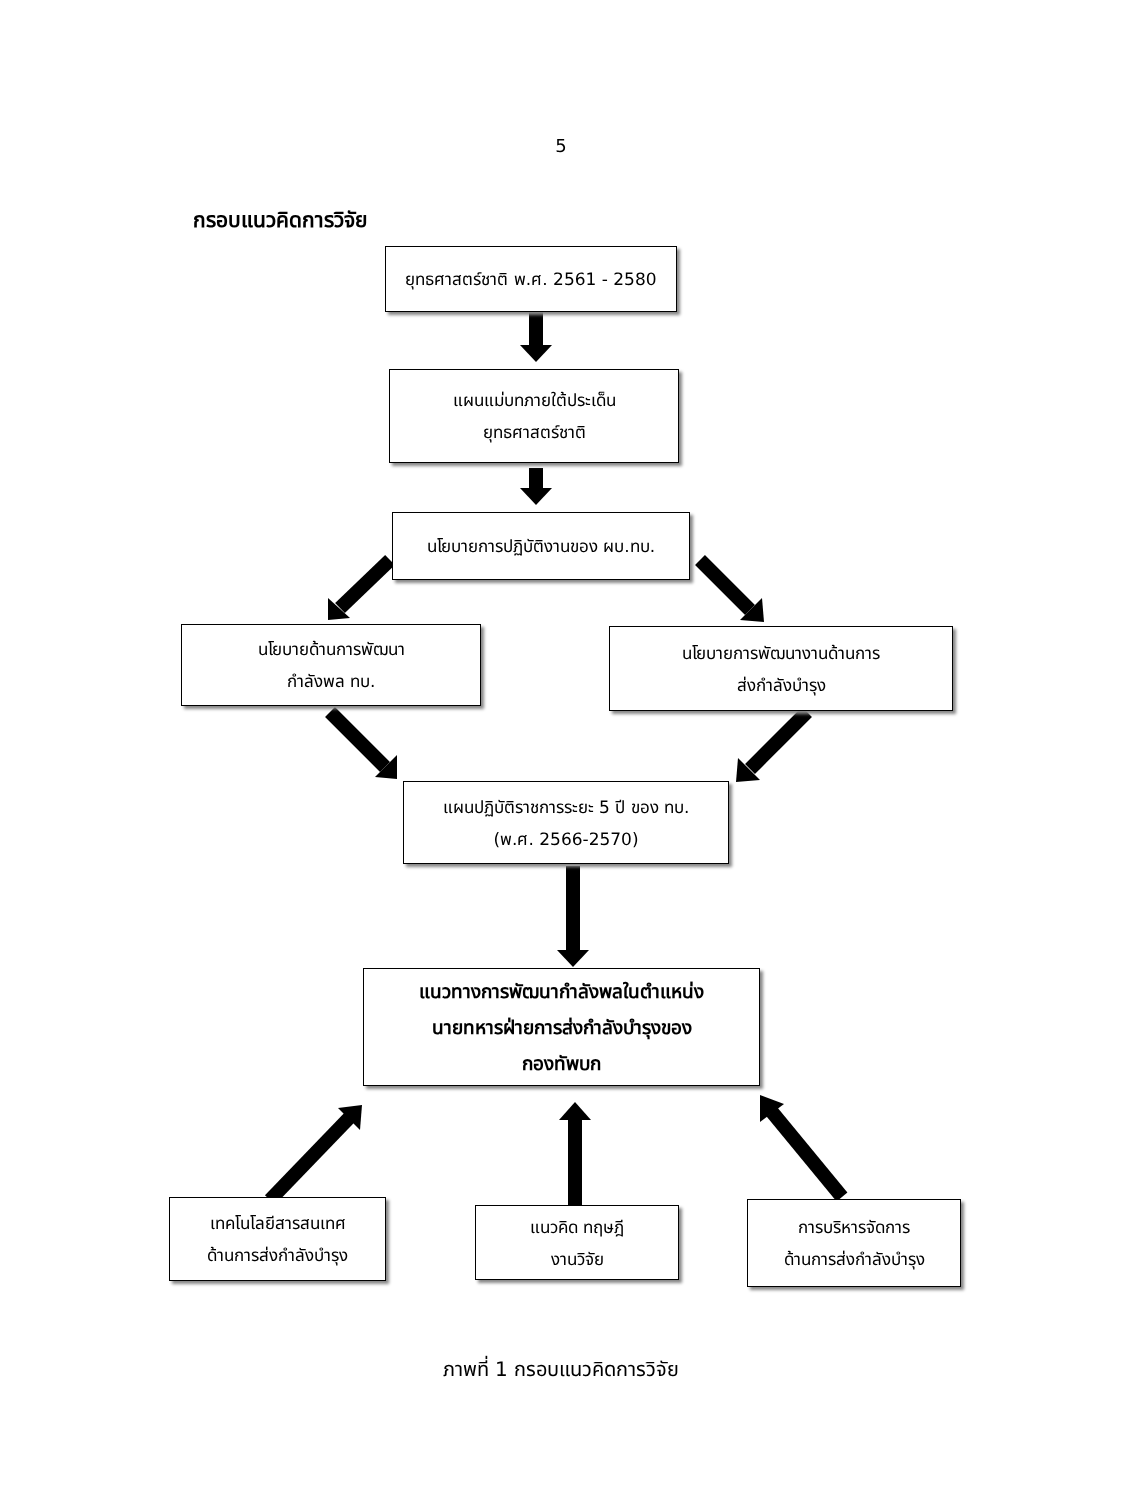5
กรอบแนวคิดการวิจัย
ยุทธศาสตร์ชาติ พ.ศ. 2561 - 2580
แผนแม่บทภายใต้ประเด็น
ยุทธศาสตร์ชาติ
นโยบายการปฏิบัติงานของ ผบ.ทบ.
นโยบายด้านการพัฒนา
กำลังพล ทบ.
นโยบายการพัฒนางานด้านการ
ส่งกำลังบำรุง
แผนปฏิบัติราชการระยะ 5 ปี ของ ทบ.
(พ.ศ. 2566-2570)
แนวทางการพัฒนากำลังพลในตำแหน่ง
นายทหารฝ่ายการส่งกำลังบำรุงของ
กองทัพบก
เทคโนโลยีสารสนเทศ
ด้านการส่งกำลังบำรุง
แนวคิด ทฤษฎี
งานวิจัย
การบริหารจัดการ
ด้านการส่งกำลังบำรุง
ภาพที่ 1 กรอบแนวคิดการวิจัย